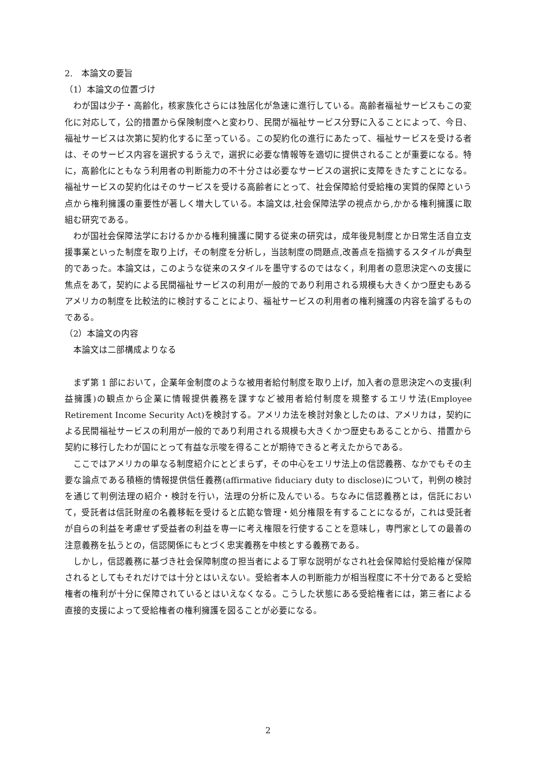2.　本論文の要旨
（1）本論文の位置づけ
わが国は少子・高齢化，核家族化さらには独居化が急速に進行している。高齢者福祉サービスもこの変化に対応して，公的措置から保険制度へと変わり、民間が福祉サービス分野に入ることによって、今日、福祉サービスは次第に契約化するに至っている。この契約化の進行にあたって、福祉サービスを受ける者は、そのサービス内容を選択するうえで，選択に必要な情報等を適切に提供されることが重要になる。特に，高齢化にともなう利用者の判断能力の不十分さは必要なサービスの選択に支障をきたすことになる。福祉サービスの契約化はそのサービスを受ける高齢者にとって、社会保障給付受給権の実質的保障という点から権利擁護の重要性が著しく増大している。本論文は,社会保障法学の視点から,かかる権利擁護に取組む研究である。
わが国社会保障法学におけるかかる権利擁護に関する従来の研究は，成年後見制度とか日常生活自立支援事業といった制度を取り上げ，その制度を分析し，当該制度の問題点,改善点を指摘するスタイルが典型的であった。本論文は，このような従来のスタイルを墨守するのではなく，利用者の意思決定への支援に焦点をあて，契約による民間福祉サービスの利用が一般的であり利用される規模も大きくかつ歴史もあるアメリカの制度を比較法的に検討することにより、福祉サービスの利用者の権利擁護の内容を論ずるものである。
（2）本論文の内容
本論文は二部構成よりなる
まず第 1 部において，企業年金制度のような被用者給付制度を取り上げ，加入者の意思決定への支援(利益擁護)の観点から企業に情報提供義務を課すなど被用者給付制度を規整するエリサ法(Employee Retirement Income Security Act)を検討する。アメリカ法を検討対象としたのは、アメリカは，契約による民間福祉サービスの利用が一般的であり利用される規模も大きくかつ歴史もあることから、措置から契約に移行したわが国にとって有益な示唆を得ることが期待できると考えたからである。
ここではアメリカの単なる制度紹介にとどまらず，その中心をエリサ法上の信認義務、なかでもその主要な論点である積極的情報提供信任義務(affirmative fiduciary duty to disclose)について，判例の検討を通じて判例法理の紹介・検討を行い，法理の分析に及んでいる。ちなみに信認義務とは，信託において，受託者は信託財産の名義移転を受けると広範な管理・処分権限を有することになるが，これは受託者が自らの利益を考慮せず受益者の利益を専一に考え権限を行使することを意味し，専門家としての最善の注意義務を払うとの，信認関係にもとづく忠実義務を中核とする義務である。
しかし，信認義務に基づき社会保障制度の担当者による丁寧な説明がなされ社会保障給付受給権が保障されるとしてもそれだけでは十分とはいえない。受給者本人の判断能力が相当程度に不十分であると受給権者の権利が十分に保障されているとはいえなくなる。こうした状態にある受給権者には，第三者による直接的支援によって受給権者の権利擁護を図ることが必要になる。
2